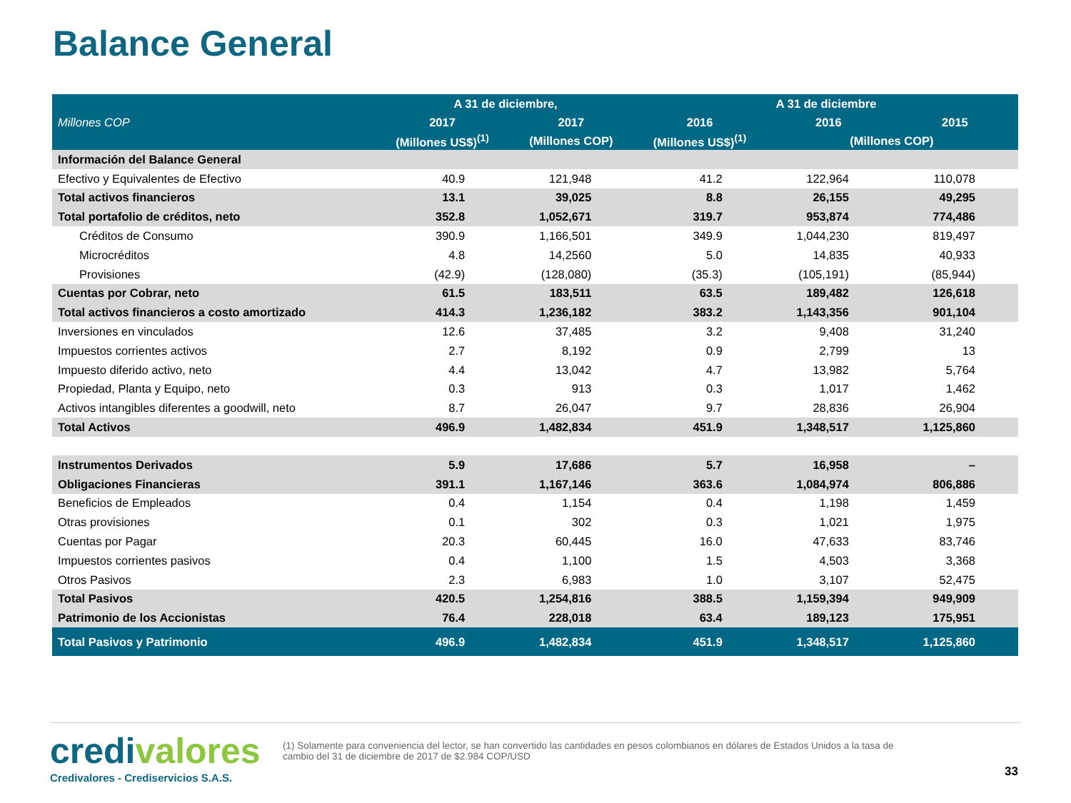Balance General
| Millones COP | A 31 de diciembre, | | A 31 de diciembre | | |
| --- | --- | --- | --- | --- | --- |
| | 2017 | 2017 | 2016 | 2016 | 2015 |
| | (Millones US$)<sup>(1)</sup> | (Millones COP) | (Millones US$)<sup>(1)</sup> | (Millones COP) | |
| Información del Balance General | | | | | |
| Efectivo y Equivalentes de Efectivo | 40.9 | 121,948 | 41.2 | 122,964 | 110,078 |
| Total activos financieros | 13.1 | 39,025 | 8.8 | 26,155 | 49,295 |
| Total portafolio de créditos, neto | 352.8 | 1,052,671 | 319.7 | 953,874 | 774,486 |
| Créditos de Consumo | 390.9 | 1,166,501 | 349.9 | 1,044,230 | 819,497 |
| Microcréditos | 4.8 | 14,2560 | 5.0 | 14,835 | 40,933 |
| Provisiones | (42.9) | (128,080) | (35.3) | (105,191) | (85,944) |
| Cuentas por Cobrar, neto | 61.5 | 183,511 | 63.5 | 189,482 | 126,618 |
| Total activos financieros a costo amortizado | 414.3 | 1,236,182 | 383.2 | 1,143,356 | 901,104 |
| Inversiones en vinculados | 12.6 | 37,485 | 3.2 | 9,408 | 31,240 |
| Impuestos corrientes activos | 2.7 | 8,192 | 0.9 | 2,799 | 13 |
| Impuesto diferido activo, neto | 4.4 | 13,042 | 4.7 | 13,982 | 5,764 |
| Propiedad, Planta y Equipo, neto | 0.3 | 913 | 0.3 | 1,017 | 1,462 |
| Activos intangibles diferentes a goodwill, neto | 8.7 | 26,047 | 9.7 | 28,836 | 26,904 |
| Total Activos | 496.9 | 1,482,834 | 451.9 | 1,348,517 | 1,125,860 |
| Instrumentos Derivados | 5.9 | 17,686 | 5.7 | 16,958 | – |
| Obligaciones Financieras | 391.1 | 1,167,146 | 363.6 | 1,084,974 | 806,886 |
| Beneficios de Empleados | 0.4 | 1,154 | 0.4 | 1,198 | 1,459 |
| Otras provisiones | 0.1 | 302 | 0.3 | 1,021 | 1,975 |
| Cuentas por Pagar | 20.3 | 60,445 | 16.0 | 47,633 | 83,746 |
| Impuestos corrientes pasivos | 0.4 | 1,100 | 1.5 | 4,503 | 3,368 |
| Otros Pasivos | 2.3 | 6,983 | 1.0 | 3,107 | 52,475 |
| Total Pasivos | 420.5 | 1,254,816 | 388.5 | 1,159,394 | 949,909 |
| Patrimonio de los Accionistas | 76.4 | 228,018 | 63.4 | 189,123 | 175,951 |
| Total Pasivos y Patrimonio | 496.9 | 1,482,834 | 451.9 | 1,348,517 | 1,125,860 |
credivalores
Credivalores - Crediservicios S.A.S.
(1) Solamente para conveniencia del lector, se han convertido las cantidades en pesos colombianos en dólares de Estados Unidos a la tasa de cambio del 31 de diciembre de 2017 de $2.984 COP/USD
33